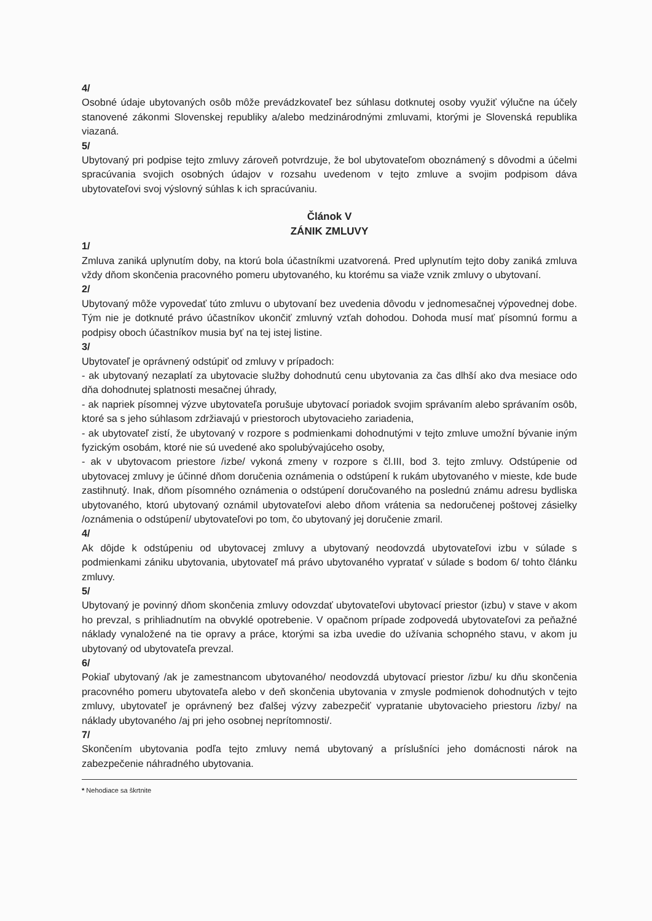4/
Osobné údaje ubytovaných osôb môže prevádzkovateľ bez súhlasu dotknutej osoby využiť výlučne na účely stanovené zákonmi Slovenskej republiky a/alebo medzinárodnými zmluvami, ktorými je Slovenská republika viazaná.
5/
Ubytovaný pri podpise tejto zmluvy zároveň potvrdzuje, že bol ubytovateľom oboznámený s dôvodmi a účelmi spracúvania svojich osobných údajov v rozsahu uvedenom v tejto zmluve a svojim podpisom dáva ubytovateľovi svoj výslovný súhlas k ich spracúvaniu.
Článok V
ZÁNIK ZMLUVY
1/
Zmluva zaniká uplynutím doby, na ktorú bola účastníkmi uzatvorená. Pred uplynutím tejto doby zaniká zmluva vždy dňom skončenia pracovného pomeru ubytovaného, ku ktorému sa viaže vznik zmluvy o ubytovaní.
2/
Ubytovaný môže vypovedať túto zmluvu o ubytovaní bez uvedenia dôvodu v jednomesačnej výpovednej dobe. Tým nie je dotknuté právo účastníkov ukončiť zmluvný vzťah dohodou. Dohoda musí mať písomnú formu a podpisy oboch účastníkov musia byť na tej istej listine.
3/
Ubytovateľ je oprávnený odstúpiť od zmluvy v prípadoch:
- ak ubytovaný nezaplatí za ubytovacie služby dohodnutú cenu ubytovania za čas dlhší ako dva mesiace odo dňa dohodnutej splatnosti mesačnej úhrady,
- ak napriek písomnej výzve ubytovateľa porušuje ubytovací poriadok svojim správaním alebo správaním osôb, ktoré sa s jeho súhlasom zdržiavajú v priestoroch ubytovacieho zariadenia,
- ak ubytovateľ zistí, že ubytovaný v rozpore s podmienkami dohodnutými v tejto zmluve umožní bývanie iným fyzickým osobám, ktoré nie sú uvedené ako spolubývajúceho osoby,
- ak v ubytovacom priestore /izbe/ vykoná zmeny v rozpore s čl.III, bod 3. tejto zmluvy. Odstúpenie od ubytovacej zmluvy je účinné dňom doručenia oznámenia o odstúpení k rukám ubytovaného v mieste, kde bude zastihnutý. Inak, dňom písomného oznámenia o odstúpení doručovaného na poslednú známu adresu bydliska ubytovaného, ktorú ubytovaný oznámil ubytovateľovi alebo dňom vrátenia sa nedoručenej poštovej zásielky /oznámenia o odstúpení/ ubytovateľovi po tom, čo ubytovaný jej doručenie zmaril.
4/
Ak dôjde k odstúpeniu od ubytovacej zmluvy a ubytovaný neodovzdá ubytovateľovi izbu v súlade s podmienkami zániku ubytovania, ubytovateľ má právo ubytovaného vypratať v súlade s bodom 6/ tohto článku zmluvy.
5/
Ubytovaný je povinný dňom skončenia zmluvy odovzdať ubytovateľovi ubytovací priestor (izbu) v stave v akom ho prevzal, s prihliadnutím na obvyklé opotrebenie. V opačnom prípade zodpovedá ubytovateľovi za peňažné náklady vynaložené na tie opravy a práce, ktorými sa izba uvedie do užívania schopného stavu, v akom ju ubytovaný od ubytovateľa prevzal.
6/
Pokiaľ ubytovaný /ak je zamestnancom ubytovaného/ neodovzdá ubytovací priestor /izbu/ ku dňu skončenia pracovného pomeru ubytovateľa alebo v deň skončenia ubytovania v zmysle podmienok dohodnutých v tejto zmluvy, ubytovateľ je oprávnený bez ďalšej výzvy zabezpečiť vypratanie ubytovacieho priestoru /izby/ na náklady ubytovaného /aj pri jeho osobnej neprítomnosti/.
7/
Skončením ubytovania podľa tejto zmluvy nemá ubytovaný a príslušníci jeho domácnosti nárok na zabezpečenie náhradného ubytovania.
* Nehodiace sa škrtnite